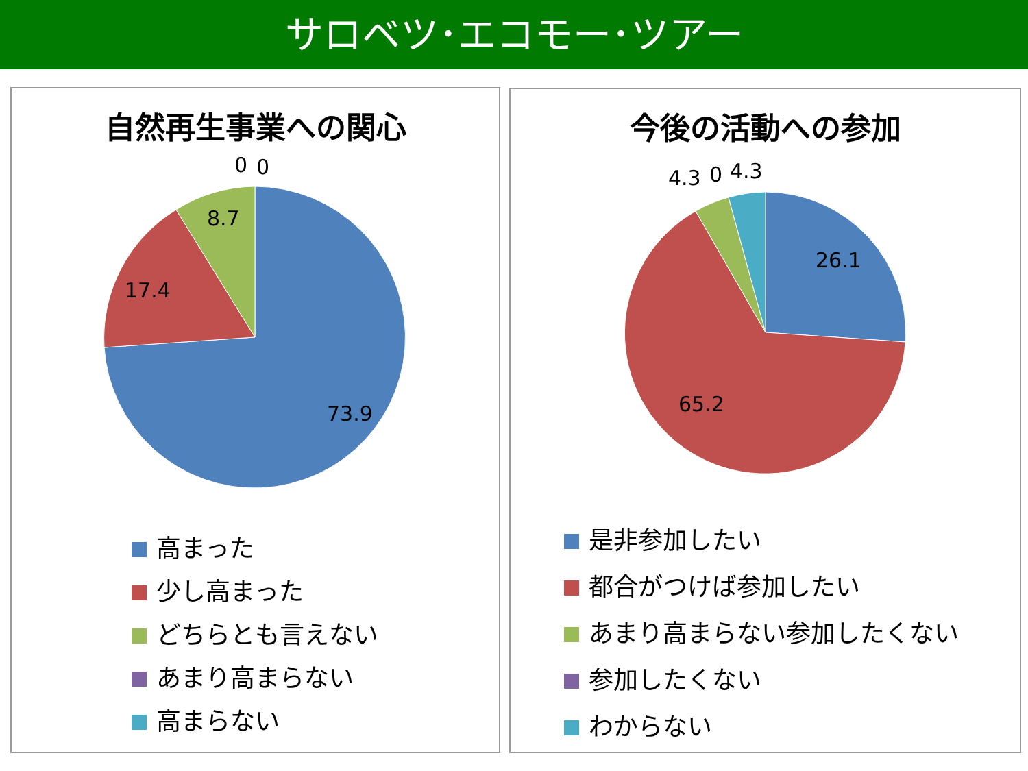サロベツ･エコモー･ツアー
自然再生事業への関心
0
0
8.7
17.4
73.9
高まった
少し高まった
どちらとも言えない
あまり高まらない
高まらない
今後の活動への参加
4.3
0
4.3
26.1
65.2
是非参加したい
都合がつけば参加したい
あまり高まらない参加したくない
参加したくない
わからない